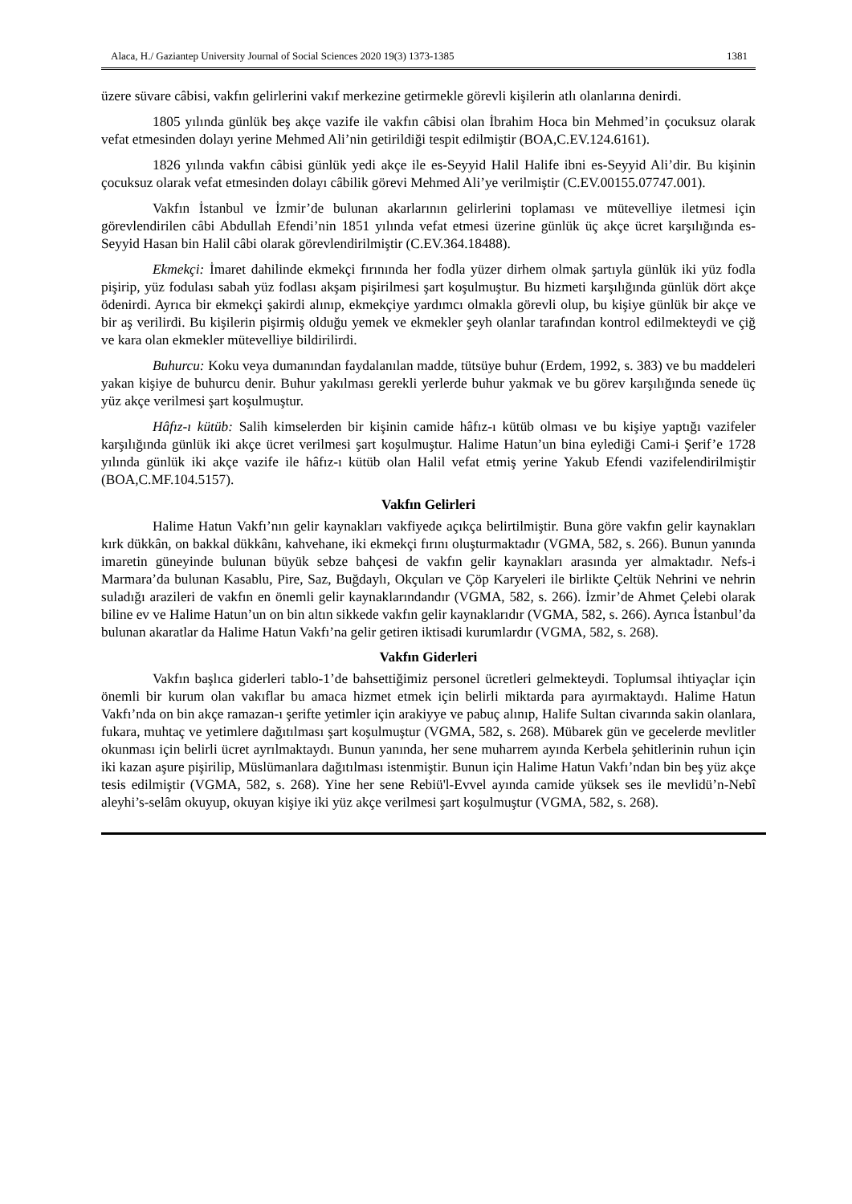Alaca, H./ Gaziantep University Journal of Social Sciences 2020 19(3) 1373-1385 1381
üzere süvare câbisi, vakfın gelirlerini vakıf merkezine getirmekle görevli kişilerin atlı olanlarına denirdi.
1805 yılında günlük beş akçe vazife ile vakfın câbisi olan İbrahim Hoca bin Mehmed’in çocuksuz olarak vefat etmesinden dolayı yerine Mehmed Ali’nin getirildiği tespit edilmiştir (BOA,C.EV.124.6161).
1826 yılında vakfın câbisi günlük yedi akçe ile es-Seyyid Halil Halife ibni es-Seyyid Ali’dir. Bu kişinin çocuksuz olarak vefat etmesinden dolayı câbilik görevi Mehmed Ali’ye verilmiştir (C.EV.00155.07747.001).
Vakfın İstanbul ve İzmir’de bulunan akarlarının gelirlerini toplaması ve mütevelliye iletmesi için görevlendirilen câbi Abdullah Efendi’nin 1851 yılında vefat etmesi üzerine günlük üç akçe ücret karşılığında es-Seyyid Hasan bin Halil câbi olarak görevlendirilmiştir (C.EV.364.18488).
Ekmekçi: İmaret dahilinde ekmekçi fırınında her fodla yüzer dirhem olmak şartıyla günlük iki yüz fodla pişirip, yüz fodulası sabah yüz fodlası akşam pişirilmesi şart koşulmuştur. Bu hizmeti karşılığında günlük dört akçe ödenirdi. Ayrıca bir ekmekçi şakirdi alınıp, ekmekçiye yardımcı olmakla görevli olup, bu kişiye günlük bir akçe ve bir aş verilirdi. Bu kişilerin pişirmiş olduğu yemek ve ekmekler şeyh olanlar tarafından kontrol edilmekteydi ve çiğ ve kara olan ekmekler mütevelliye bildirilirdi.
Buhurcu: Koku veya dumanından faydalanılan madde, tütsüye buhur (Erdem, 1992, s. 383) ve bu maddeleri yakan kişiye de buhurcu denir. Buhur yakılması gerekli yerlerde buhur yakmak ve bu görev karşılığında senede üç yüz akçe verilmesi şart koşulmuştur.
Hâfız-ı kütüb: Salih kimselerden bir kişinin camide hâfız-ı kütüb olması ve bu kişiye yaptığı vazifeler karşılığında günlük iki akçe ücret verilmesi şart koşulmuştur. Halime Hatun’un bina eylediği Cami-i Şerif’e 1728 yılında günlük iki akçe vazife ile hâfız-ı kütüb olan Halil vefat etmiş yerine Yakub Efendi vazifelendirilmiştir (BOA,C.MF.104.5157).
Vakfın Gelirleri
Halime Hatun Vakfı’nın gelir kaynakları vakfiyede açıkça belirtilmiştir. Buna göre vakfın gelir kaynakları kırk dükkân, on bakkal dükkânı, kahvehane, iki ekmekçi fırını oluşturmaktadır (VGMA, 582, s. 266). Bunun yanında imaretin güneyinde bulunan büyük sebze bahçesi de vakfın gelir kaynakları arasında yer almaktadır. Nefs-i Marmara’da bulunan Kasablu, Pire, Saz, Buğdaylı, Okçuları ve Çöp Karyeleri ile birlikte Çeltük Nehrini ve nehrin suladığı arazileri de vakfın en önemli gelir kaynaklarındandır (VGMA, 582, s. 266). İzmir’de Ahmet Çelebi olarak biline ev ve Halime Hatun’un on bin altın sikkede vakfın gelir kaynaklarıdır (VGMA, 582, s. 266). Ayrıca İstanbul’da bulunan akaratlar da Halime Hatun Vakfı’na gelir getiren iktisadi kurumlardır (VGMA, 582, s. 268).
Vakfın Giderleri
Vakfın başlıca giderleri tablo-1’de bahsettiğimiz personel ücretleri gelmekteydi. Toplumsal ihtiyaçlar için önemli bir kurum olan vakıflar bu amaca hizmet etmek için belirli miktarda para ayırmaktaydı. Halime Hatun Vakfı’nda on bin akçe ramazan-ı şerifte yetimler için arakiyye ve pabuç alınıp, Halife Sultan civarında sakin olanlara, fukara, muhtaç ve yetimlere dağıtılması şart koşulmuştur (VGMA, 582, s. 268). Mübarek gün ve gecelerde mevlitler okunması için belirli ücret ayrılmaktaydı. Bunun yanında, her sene muharrem ayında Kerbela şehitlerinin ruhun için iki kazan aşure pişirilip, Müslümanlara dağıtılması istenmiştir. Bunun için Halime Hatun Vakfı’ndan bin beş yüz akçe tesis edilmiştir (VGMA, 582, s. 268). Yine her sene Rebiü'l-Evvel ayında camide yüksek ses ile mevlidü’n-Nebî aleyhi’s-selâm okuyup, okuyan kişiye iki yüz akçe verilmesi şart koşulmuştur (VGMA, 582, s. 268).